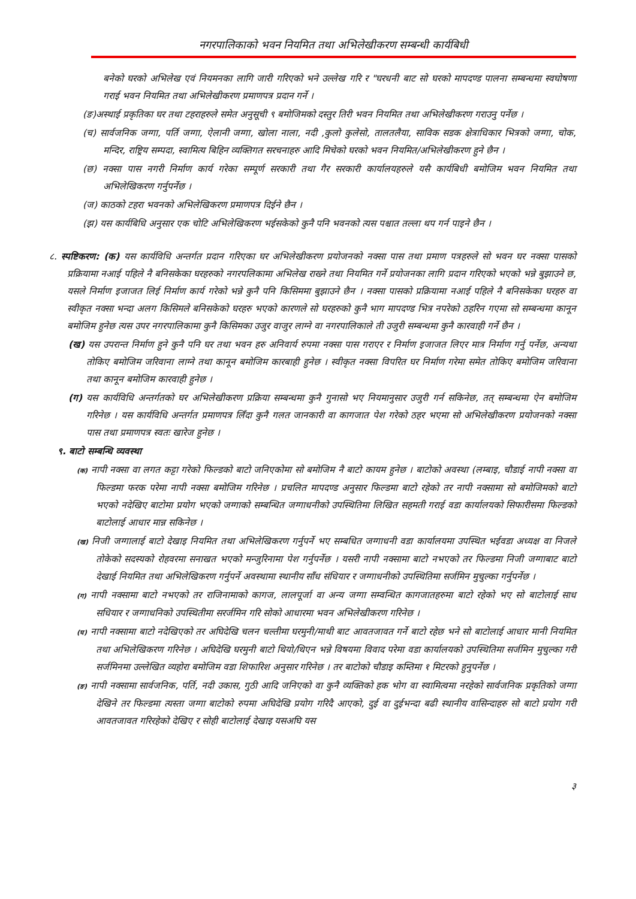नगरपालिकाको भवन नियमित तथा अभिलेखीकरण सम्बन्धी कार्यबिधी
बनेको घरको अभिलेख एवं नियमनका लागि जारी गरिएको भने उल्लेख गरि र "घरधनी बाट सो घरको मापदण्ड पालना सम्बन्धमा स्वघोषणा गराई भवन नियमित तथा अभिलेखीकरण प्रमाणपत्र प्रदान गर्ने ।
(ङ)अस्थाई प्रकृतिका घर तथा टहराहरुले समेत अनुसूची ९ बमोजिमको दस्तुर तिरी भवन नियमित तथा अभिलेखीकरण गराउनु पर्नेछ ।
(च) सार्वजनिक जग्गा, पर्ति जग्गा, ऐलानी जग्गा, खोला नाला, नदी ,कुलो कुलेसो, तालतलैया, साविक सडक क्षेत्राधिकार भित्रको जग्गा, चोक, मन्दिर, राष्ट्रिय सम्पदा, स्वामित्य बिहिन व्यक्तिगत सरचनाहरु आदि मिचेको घरको भवन नियमित/अभिलेखीकरण हुने छैन ।
(छ) नक्सा पास नगरी निर्माण कार्य गरेका सम्पूर्ण सरकारी तथा गैर सरकारी कार्यालयहरुले यसै कार्यबिधी बमोजिम भवन नियमित तथा अभिलेखिकरण गर्नुपर्नेछ ।
(ज) काठको टहरा भवनको अभिलेखिकरण प्रमाणपत्र दिईने छैन ।
(झ) यस कार्यबिधि अनुसार एक चोटि अभिलेखिकरण भईसकेको कुनै पनि भवनको त्यस पश्चात तल्ला थप गर्न पाइने छैन ।
८. स्पष्टिकरण: (क) यस कार्यविधि अन्तर्गत प्रदान गरिएका घर अभिलेखीकरण प्रयोजनको नक्सा पास तथा प्रमाण पत्रहरुले सो भवन घर नक्सा पासको प्रक्रियामा नआई पहिले नै बनिसकेका घरहरुको नगरपलिकामा अभिलेख राख्ने तथा नियमित गर्ने प्रयोजनका लागि प्रदान गरिएको भएको भन्ने बुझाउने छ, यसले निर्माण इजाजत लिई निर्माण कार्य गरेको भन्ने कुनै पनि किसिममा बुझाउने छैन । नक्सा पासको प्रक्रियामा नआई पहिले नै बनिसकेका घरहरु वा स्वीकृत नक्सा भन्दा अलग किसिमले बनिसकेको घरहरु भएको कारणले सो घरहरुको कुनै भाग मापदण्ड भित्र नपरेको ठहरिन गएमा सो सम्बन्धमा कानून बमोजिम हुनेछ त्यस उपर नगरपालिकामा कुनै किसिमका उजुर वाजुर लाग्ने वा नगरपालिकाले ती उजुरी सम्बन्धमा कुनै कारवाही गर्ने छैन ।
(ख) यस उपरान्त निर्माण हुने कुनै पनि घर तथा भवन हरु अनिवार्य रुपमा नक्सा पास गराएर र निर्माण इजाजत लिएर मात्र निर्माण गर्नु पर्नेछ, अन्यथा तोकिए बमोजिम जरिवाना लाग्ने तथा कानून बमोजिम कारबाही हुनेछ । स्वीकृत नक्सा विपरित घर निर्माण गरेमा समेत तोकिए बमोजिम जरिवाना तथा कानून बमोजिम कारवाही हुनेछ ।
(ग) यस कार्यविधि अन्तर्गतको घर अभिलेखीकरण प्रक्रिया सम्बन्धमा कुनै गुनासो भए नियमानुसार उजुरी गर्न सकिनेछ, तत् सम्बन्धमा ऐन बमोजिम गरिनेछ । यस कार्यविधि अन्तर्गत प्रमाणपत्र लिँदा कुनै गलत जानकारी वा कागजात पेश गरेको ठहर भएमा सो अभिलेखीकरण प्रयोजनको नक्सा पास तथा प्रमाणपत्र स्वतः खारेज हुनेछ ।
९. बाटो सम्बन्धि व्यवस्था
(क) नापी नक्सा वा लगत कट्टा गरेको फिल्डको बाटो जनिएकोमा सो बमोजिम नै बाटो कायम हुनेछ । बाटोको अवस्था (लम्बाइ, चौडाई नापी नक्सा वा फिल्डमा फरक परेमा नापी नक्सा बमोजिम गरिनेछ । प्रचलित मापदण्ड अनुसार फिल्डमा बाटो रहेको तर नापी नक्सामा सो बमोजिमको बाटो भएको नदेखिए बाटोमा प्रयोग भएको जग्गाको सम्बन्धित जग्गाधनीको उपस्थितिमा लिखित सहमती गराई वडा कार्यालयको सिफारीसमा फिल्डको बाटोलाई आधार मान्न सकिनेछ ।
(ख) निजी जग्गालाई बाटो देखाइ नियमित तथा अभिलेखिकरण गर्नुपर्ने भए सम्बधित जग्गाधनी वडा कार्यालयमा उपस्थित भईवडा अध्यक्ष वा निजले तोकेको सदस्यको रोहवरमा सनाखत भएको मन्जुरिनामा पेश गर्नुपर्नेछ । यसरी नापी नक्सामा बाटो नभएको तर फिल्डमा निजी जग्गाबाट बाटो देखाई नियमित तथा अभिलेखिकरण गर्नुपर्ने अवस्थामा स्थानीय साँध संधियार र जग्गाधनीको उपस्थितिमा सर्जमिन मुचुल्का गर्नुपर्नेछ ।
(ग) नापी नक्सामा बाटो नभएको तर राजिनामाको कागज, लालपूर्जा वा अन्य जग्गा सम्वन्धित कागजातहरुमा बाटो रहेको भए सो बाटोलाई साध सधियार र जग्गाधनिको उपस्थितीमा सरर्जमिन गरि सोको आधारमा भवन अभिलेखीकरण गरिनेछ ।
(घ) नापी नक्सामा बाटो नदेखिएको तर अघिदेखि चलन चल्तीमा घरमुनी/माथी बाट आवतजावत गर्ने बाटो रहेछ भने सो बाटोलाई आधार मानी नियमित तथा अभिलेखिकरण गरिनेछ । अघिदेखि घरमुनी बाटो थियो/थिएन भन्ने विषयमा विवाद परेमा वडा कार्यालयको उपस्थितिमा सर्जमिन मुचुल्का गरी सर्जमिनमा उल्लेखित व्यहोरा बमोजिम वडा शिफारिश अनुसार गरिनेछ । तर बाटोको चौडाइ कम्तिमा १ मिटरको हुनुपर्नेछ ।
(ङ) नापी नक्सामा सार्वजनिक, पर्ति, नदी उकास, गुठी आदि जनिएको वा कुनै व्यक्तिको हक भोग वा स्वामित्वमा नरहेको सार्वजनिक प्रकृतिको जग्गा देखिने तर फिल्डमा त्यस्ता जग्गा बाटोको रुपमा अघिदेखि प्रयोग गरिदै आएको, दुई वा दुईभन्दा बढी स्थानीय वासिन्दाहरु सो बाटो प्रयोग गरी आवतजावत गरिरहेको देखिए र सोही बाटोलाई देखाइ यसअघि यस
३